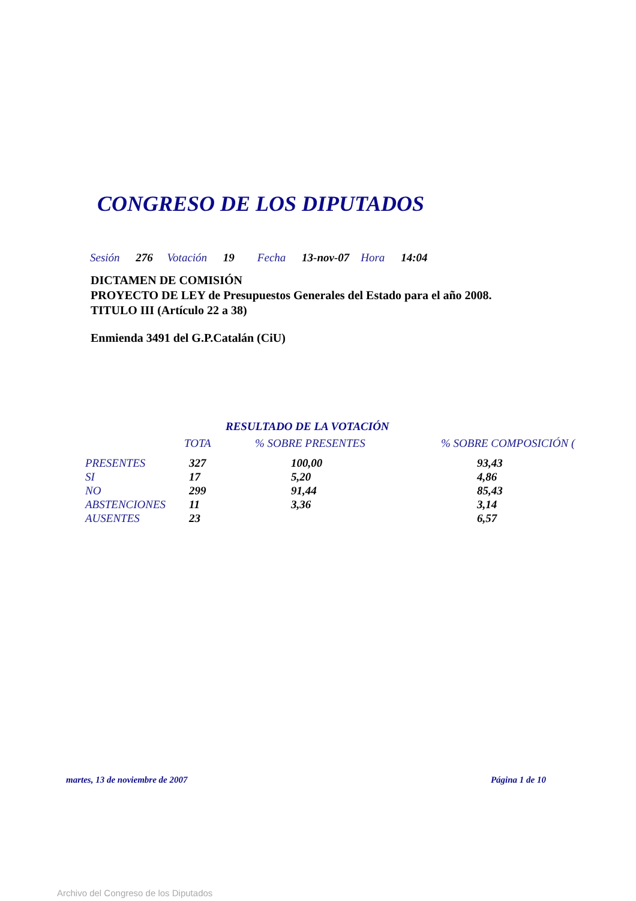CONGRESO DE LOS DIPUTADOS
Sesión 276 Votación 19 Fecha 13-nov-07 Hora 14:04
DICTAMEN DE COMISIÓN
PROYECTO DE LEY de Presupuestos Generales del Estado para el año 2008.
TITULO III (Artículo 22 a 38)
Enmienda 3491 del G.P.Catalán (CiU)
RESULTADO DE LA VOTACIÓN
| | TOTA | % SOBRE PRESENTES | % SOBRE COMPOSICIÓN ( |
| --- | --- | --- | --- |
| PRESENTES | 327 | 100,00 | 93,43 |
| SI | 17 | 5,20 | 4,86 |
| NO | 299 | 91,44 | 85,43 |
| ABSTENCIONES | 11 | 3,36 | 3,14 |
| AUSENTES | 23 | | 6,57 |
martes, 13 de noviembre de 2007 Página 1 de 10
Archivo del Congreso de los Diputados